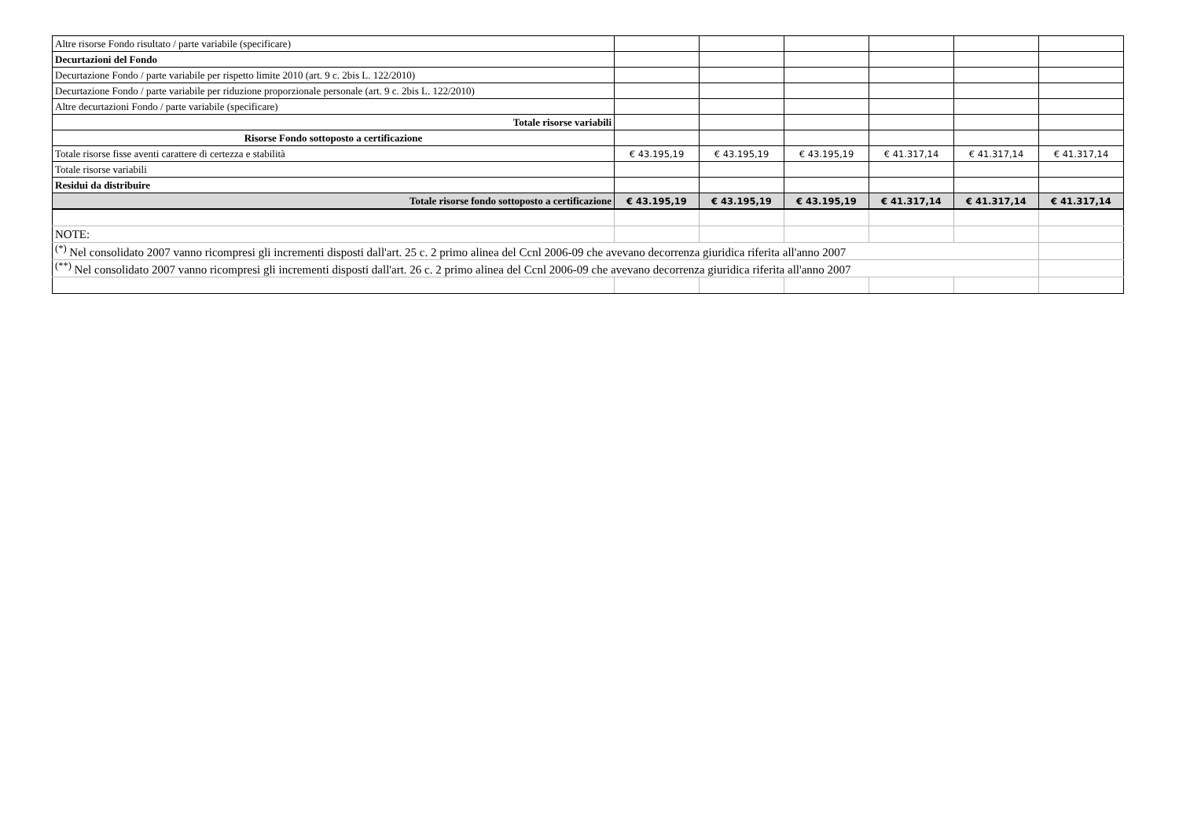| Altre risorse Fondo risultato / parte variabile (specificare) | | | | | | |
| Decurtazioni del Fondo | | | | | | |
| Decurtazione Fondo / parte variabile per rispetto limite 2010 (art. 9 c. 2bis L. 122/2010) | | | | | | |
| Decurtazione Fondo / parte variabile per riduzione proporzionale personale (art. 9 c. 2bis L. 122/2010) | | | | | | |
| Altre decurtazioni Fondo / parte variabile (specificare) | | | | | | |
| Totale risorse variabili | | | | | | |
| Risorse Fondo sottoposto a certificazione | | | | | | |
| Totale risorse fisse aventi carattere di certezza e stabilità | € 43.195,19 | € 43.195,19 | € 43.195,19 | € 41.317,14 | € 41.317,14 | € 41.317,14 |
| Totale risorse variabili | | | | | | |
| Residui da distribuire | | | | | | |
| Totale risorse fondo sottoposto a certificazione | € 43.195,19 | € 43.195,19 | € 43.195,19 | € 41.317,14 | € 41.317,14 | € 41.317,14 |
| NOTE: | | | | | | |
| <sup>(*)</sup> Nel consolidato 2007 vanno ricompresi gli incrementi disposti dall'art. 25 c. 2 primo alinea del Ccnl 2006-09 che avevano decorrenza giuridica riferita all'anno 2007 | | | | | | |
| <sup>(**)</sup> Nel consolidato 2007 vanno ricompresi gli incrementi disposti dall'art. 26 c. 2 primo alinea del Ccnl 2006-09 che avevano decorrenza giuridica riferita all'anno 2007 | | | | | | |